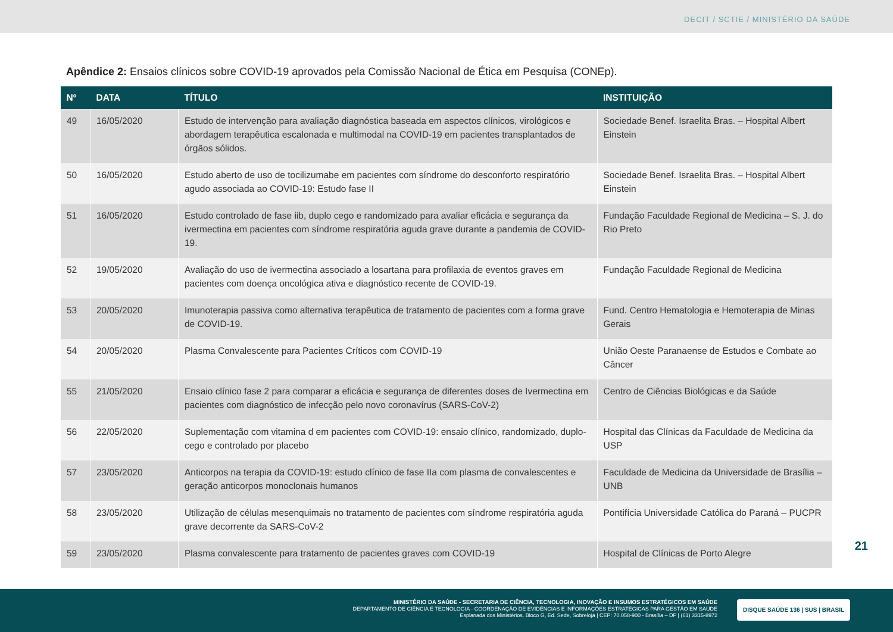DECIT / SCTIE / MINISTÉRIO DA SAÚDE
Apêndice 2: Ensaios clínicos sobre COVID-19 aprovados pela Comissão Nacional de Ética em Pesquisa (CONEp).
| Nº | DATA | TÍTULO | INSTITUIÇÃO |
| --- | --- | --- | --- |
| 49 | 16/05/2020 | Estudo de intervenção para avaliação diagnóstica baseada em aspectos clínicos, virológicos e abordagem terapêutica escalonada e multimodal na COVID-19 em pacientes transplantados de órgãos sólidos. | Sociedade Benef. Israelita Bras. – Hospital Albert Einstein |
| 50 | 16/05/2020 | Estudo aberto de uso de tocilizumabe em pacientes com síndrome do desconforto respiratório agudo associada ao COVID-19: Estudo fase II | Sociedade Benef. Israelita Bras. – Hospital Albert Einstein |
| 51 | 16/05/2020 | Estudo controlado de fase iib, duplo cego e randomizado para avaliar eficácia e segurança da ivermectina em pacientes com síndrome respiratória aguda grave durante a pandemia de COVID-19. | Fundação Faculdade Regional de Medicina – S. J. do Rio Preto |
| 52 | 19/05/2020 | Avaliação do uso de ivermectina associado a losartana para profilaxia de eventos graves em pacientes com doença oncológica ativa e diagnóstico recente de COVID-19. | Fundação Faculdade Regional de Medicina |
| 53 | 20/05/2020 | Imunoterapia passiva como alternativa terapêutica de tratamento de pacientes com a forma grave de COVID-19. | Fund. Centro Hematologia e Hemoterapia de Minas Gerais |
| 54 | 20/05/2020 | Plasma Convalescente para Pacientes Críticos com COVID-19 | União Oeste Paranaense de Estudos e Combate ao Câncer |
| 55 | 21/05/2020 | Ensaio clínico fase 2 para comparar a eficácia e segurança de diferentes doses de Ivermectina em pacientes com diagnóstico de infecção pelo novo coronavírus (SARS-CoV-2) | Centro de Ciências Biológicas e da Saúde |
| 56 | 22/05/2020 | Suplementação com vitamina d em pacientes com COVID-19: ensaio clínico, randomizado, duplo-cego e controlado por placebo | Hospital das Clínicas da Faculdade de Medicina da USP |
| 57 | 23/05/2020 | Anticorpos na terapia da COVID-19: estudo clínico de fase IIa com plasma de convalescentes e geração anticorpos monoclonais humanos | Faculdade de Medicina da Universidade de Brasília – UNB |
| 58 | 23/05/2020 | Utilização de células mesenquimais no tratamento de pacientes com síndrome respiratória aguda grave decorrente da SARS-CoV-2 | Pontifícia Universidade Católica do Paraná – PUCPR |
| 59 | 23/05/2020 | Plasma convalescente para tratamento de pacientes graves com COVID-19 | Hospital de Clínicas de Porto Alegre |
21
MINISTÉRIO DA SAÚDE - SECRETARIA DE CIÊNCIA, TECNOLOGIA, INOVAÇÃO E INSUMOS ESTRATÉGICOS EM SAÚDE
DEPARTAMENTO DE CIÊNCIA E TECNOLOGIA - COORDENAÇÃO DE EVIDÊNCIAS E INFORMAÇÕES ESTRATÉGICAS PARA GESTÃO EM SAÚDE
Esplanada dos Ministérios. Bloco G, Ed. Sede, Sobreloja | CEP: 70.058-900 - Brasília – DF | (61) 3315-8972
DISQUE SAÚDE 136 | SUS | BRASIL